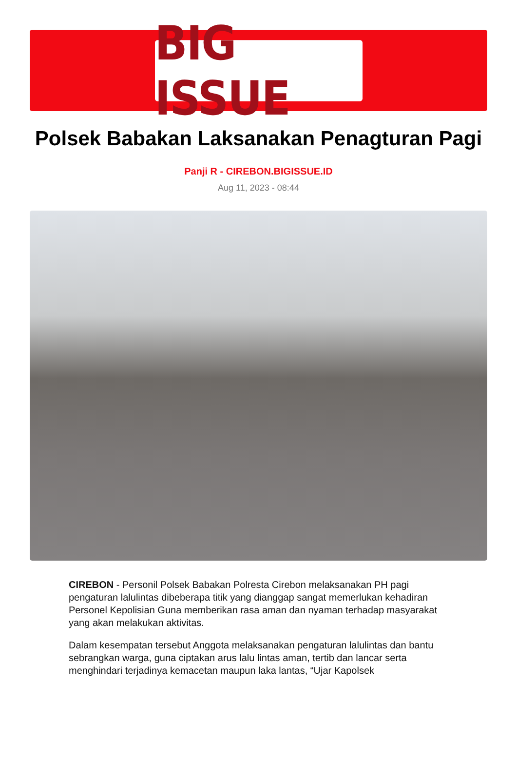BIG ISSUE
Polsek Babakan Laksanakan Penagturan Pagi
Panji R - CIREBON.BIGISSUE.ID
Aug 11, 2023 - 08:44
CIREBON - Personil Polsek Babakan Polresta Cirebon melaksanakan PH pagi pengaturan lalulintas dibeberapa titik yang dianggap sangat memerlukan kehadiran Personel Kepolisian Guna memberikan rasa aman dan nyaman terhadap masyarakat yang akan melakukan aktivitas.
Dalam kesempatan tersebut Anggota melaksanakan pengaturan lalulintas dan bantu sebrangkan warga, guna ciptakan arus lalu lintas aman, tertib dan lancar serta menghindari terjadinya kemacetan maupun laka lantas, “Ujar Kapolsek